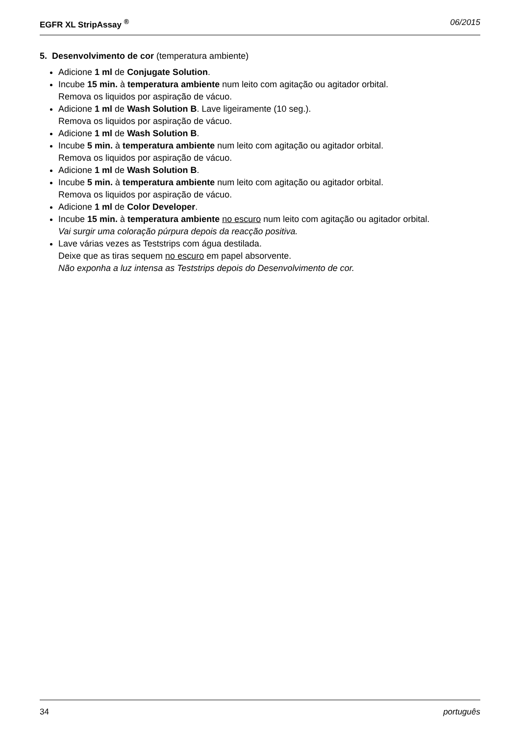EGFR XL StripAssay <sup>®</sup> 06/2015
5. Desenvolvimento de cor (temperatura ambiente)
Adicione 1 ml de Conjugate Solution.
Incube 15 min. à temperatura ambiente num leito com agitação ou agitador orbital.
Remova os liquidos por aspiração de vácuo.
Adicione 1 ml de Wash Solution B. Lave ligeiramente (10 seg.).
Remova os liquidos por aspiração de vácuo.
Adicione 1 ml de Wash Solution B.
Incube 5 min. à temperatura ambiente num leito com agitação ou agitador orbital.
Remova os liquidos por aspiração de vácuo.
Adicione 1 ml de Wash Solution B.
Incube 5 min. à temperatura ambiente num leito com agitação ou agitador orbital.
Remova os liquidos por aspiração de vácuo.
Adicione 1 ml de Color Developer.
Incube 15 min. à temperatura ambiente no escuro num leito com agitação ou agitador orbital.
Vai surgir uma coloração púrpura depois da reacção positiva.
Lave várias vezes as Teststrips com água destilada.
Deixe que as tiras sequem no escuro em papel absorvente.
Não exponha a luz intensa as Teststrips depois do Desenvolvimento de cor.
34 português